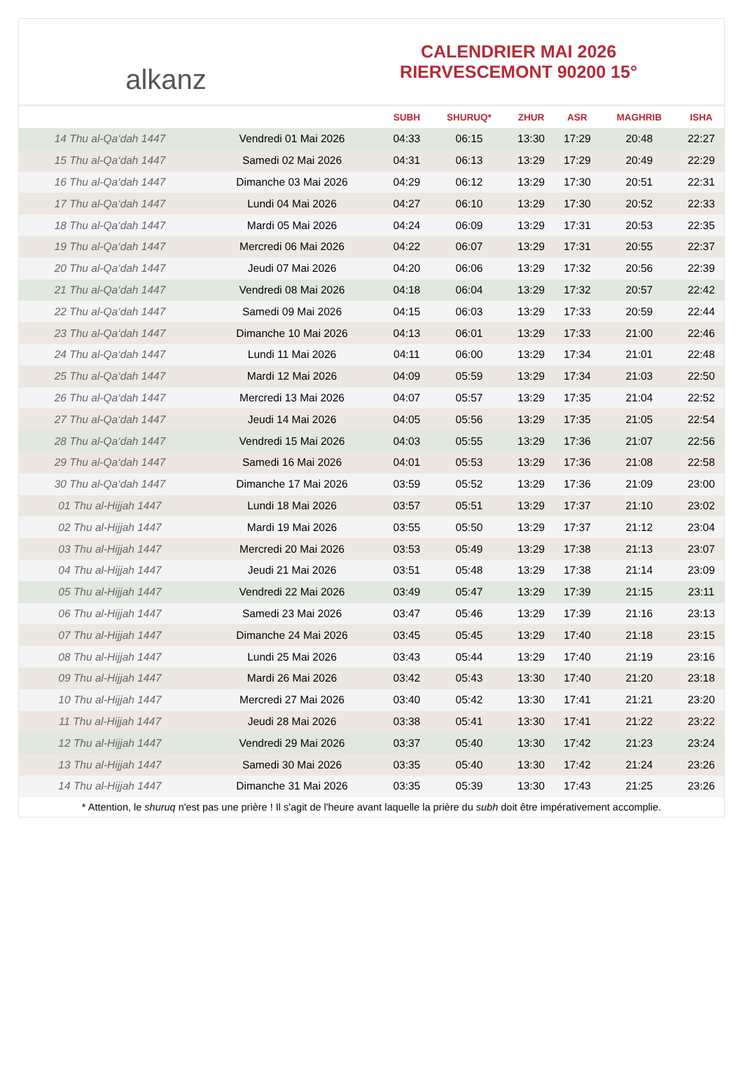alkanz
CALENDRIER MAI 2026
RIERVESCEMONT 90200 15°
| | | SUBH | SHURUQ* | ZHUR | ASR | MAGHRIB | ISHA |
| --- | --- | --- | --- | --- | --- | --- | --- |
| 14 Thu al-Qa‘dah 1447 | Vendredi 01 Mai 2026 | 04:33 | 06:15 | 13:30 | 17:29 | 20:48 | 22:27 |
| 15 Thu al-Qa‘dah 1447 | Samedi 02 Mai 2026 | 04:31 | 06:13 | 13:29 | 17:29 | 20:49 | 22:29 |
| 16 Thu al-Qa‘dah 1447 | Dimanche 03 Mai 2026 | 04:29 | 06:12 | 13:29 | 17:30 | 20:51 | 22:31 |
| 17 Thu al-Qa‘dah 1447 | Lundi 04 Mai 2026 | 04:27 | 06:10 | 13:29 | 17:30 | 20:52 | 22:33 |
| 18 Thu al-Qa‘dah 1447 | Mardi 05 Mai 2026 | 04:24 | 06:09 | 13:29 | 17:31 | 20:53 | 22:35 |
| 19 Thu al-Qa‘dah 1447 | Mercredi 06 Mai 2026 | 04:22 | 06:07 | 13:29 | 17:31 | 20:55 | 22:37 |
| 20 Thu al-Qa‘dah 1447 | Jeudi 07 Mai 2026 | 04:20 | 06:06 | 13:29 | 17:32 | 20:56 | 22:39 |
| 21 Thu al-Qa‘dah 1447 | Vendredi 08 Mai 2026 | 04:18 | 06:04 | 13:29 | 17:32 | 20:57 | 22:42 |
| 22 Thu al-Qa‘dah 1447 | Samedi 09 Mai 2026 | 04:15 | 06:03 | 13:29 | 17:33 | 20:59 | 22:44 |
| 23 Thu al-Qa‘dah 1447 | Dimanche 10 Mai 2026 | 04:13 | 06:01 | 13:29 | 17:33 | 21:00 | 22:46 |
| 24 Thu al-Qa‘dah 1447 | Lundi 11 Mai 2026 | 04:11 | 06:00 | 13:29 | 17:34 | 21:01 | 22:48 |
| 25 Thu al-Qa‘dah 1447 | Mardi 12 Mai 2026 | 04:09 | 05:59 | 13:29 | 17:34 | 21:03 | 22:50 |
| 26 Thu al-Qa‘dah 1447 | Mercredi 13 Mai 2026 | 04:07 | 05:57 | 13:29 | 17:35 | 21:04 | 22:52 |
| 27 Thu al-Qa‘dah 1447 | Jeudi 14 Mai 2026 | 04:05 | 05:56 | 13:29 | 17:35 | 21:05 | 22:54 |
| 28 Thu al-Qa‘dah 1447 | Vendredi 15 Mai 2026 | 04:03 | 05:55 | 13:29 | 17:36 | 21:07 | 22:56 |
| 29 Thu al-Qa‘dah 1447 | Samedi 16 Mai 2026 | 04:01 | 05:53 | 13:29 | 17:36 | 21:08 | 22:58 |
| 30 Thu al-Qa‘dah 1447 | Dimanche 17 Mai 2026 | 03:59 | 05:52 | 13:29 | 17:36 | 21:09 | 23:00 |
| 01 Thu al-Hijjah 1447 | Lundi 18 Mai 2026 | 03:57 | 05:51 | 13:29 | 17:37 | 21:10 | 23:02 |
| 02 Thu al-Hijjah 1447 | Mardi 19 Mai 2026 | 03:55 | 05:50 | 13:29 | 17:37 | 21:12 | 23:04 |
| 03 Thu al-Hijjah 1447 | Mercredi 20 Mai 2026 | 03:53 | 05:49 | 13:29 | 17:38 | 21:13 | 23:07 |
| 04 Thu al-Hijjah 1447 | Jeudi 21 Mai 2026 | 03:51 | 05:48 | 13:29 | 17:38 | 21:14 | 23:09 |
| 05 Thu al-Hijjah 1447 | Vendredi 22 Mai 2026 | 03:49 | 05:47 | 13:29 | 17:39 | 21:15 | 23:11 |
| 06 Thu al-Hijjah 1447 | Samedi 23 Mai 2026 | 03:47 | 05:46 | 13:29 | 17:39 | 21:16 | 23:13 |
| 07 Thu al-Hijjah 1447 | Dimanche 24 Mai 2026 | 03:45 | 05:45 | 13:29 | 17:40 | 21:18 | 23:15 |
| 08 Thu al-Hijjah 1447 | Lundi 25 Mai 2026 | 03:43 | 05:44 | 13:29 | 17:40 | 21:19 | 23:16 |
| 09 Thu al-Hijjah 1447 | Mardi 26 Mai 2026 | 03:42 | 05:43 | 13:30 | 17:40 | 21:20 | 23:18 |
| 10 Thu al-Hijjah 1447 | Mercredi 27 Mai 2026 | 03:40 | 05:42 | 13:30 | 17:41 | 21:21 | 23:20 |
| 11 Thu al-Hijjah 1447 | Jeudi 28 Mai 2026 | 03:38 | 05:41 | 13:30 | 17:41 | 21:22 | 23:22 |
| 12 Thu al-Hijjah 1447 | Vendredi 29 Mai 2026 | 03:37 | 05:40 | 13:30 | 17:42 | 21:23 | 23:24 |
| 13 Thu al-Hijjah 1447 | Samedi 30 Mai 2026 | 03:35 | 05:40 | 13:30 | 17:42 | 21:24 | 23:26 |
| 14 Thu al-Hijjah 1447 | Dimanche 31 Mai 2026 | 03:35 | 05:39 | 13:30 | 17:43 | 21:25 | 23:26 |
* Attention, le shuruq n'est pas une prière ! Il s'agit de l'heure avant laquelle la prière du subh doit être impérativement accomplie.